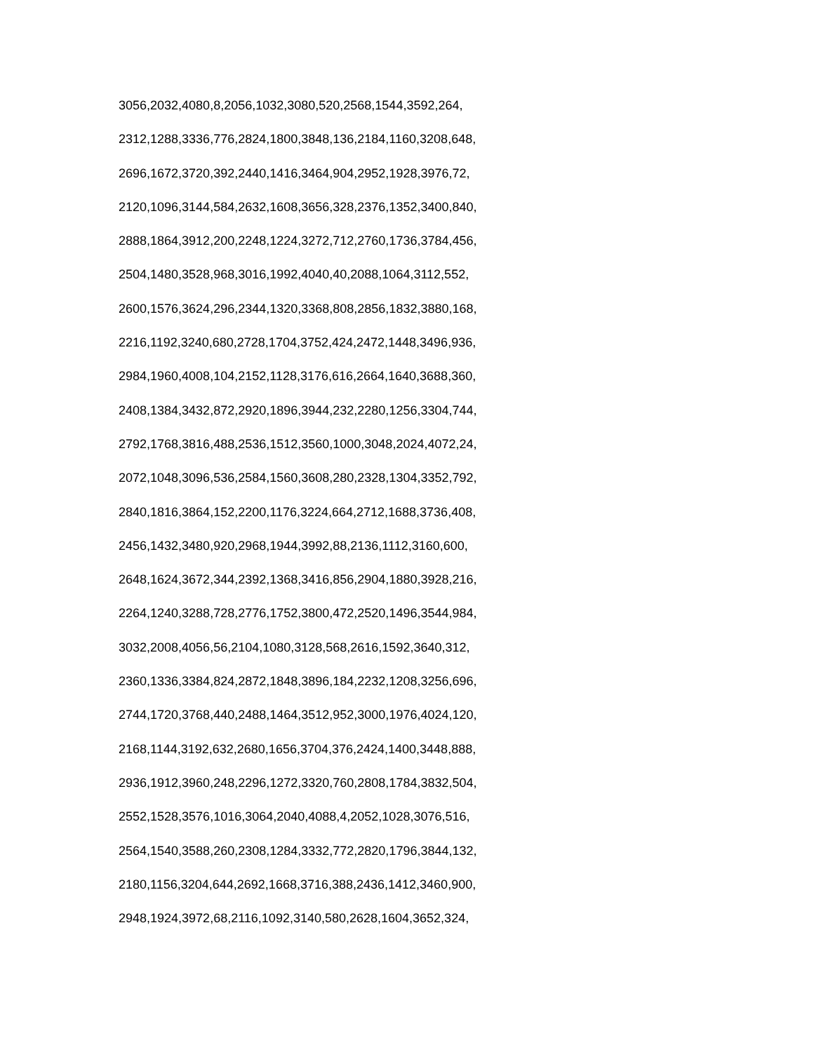3056,2032,4080,8,2056,1032,3080,520,2568,1544,3592,264,
2312,1288,3336,776,2824,1800,3848,136,2184,1160,3208,648,
2696,1672,3720,392,2440,1416,3464,904,2952,1928,3976,72,
2120,1096,3144,584,2632,1608,3656,328,2376,1352,3400,840,
2888,1864,3912,200,2248,1224,3272,712,2760,1736,3784,456,
2504,1480,3528,968,3016,1992,4040,40,2088,1064,3112,552,
2600,1576,3624,296,2344,1320,3368,808,2856,1832,3880,168,
2216,1192,3240,680,2728,1704,3752,424,2472,1448,3496,936,
2984,1960,4008,104,2152,1128,3176,616,2664,1640,3688,360,
2408,1384,3432,872,2920,1896,3944,232,2280,1256,3304,744,
2792,1768,3816,488,2536,1512,3560,1000,3048,2024,4072,24,
2072,1048,3096,536,2584,1560,3608,280,2328,1304,3352,792,
2840,1816,3864,152,2200,1176,3224,664,2712,1688,3736,408,
2456,1432,3480,920,2968,1944,3992,88,2136,1112,3160,600,
2648,1624,3672,344,2392,1368,3416,856,2904,1880,3928,216,
2264,1240,3288,728,2776,1752,3800,472,2520,1496,3544,984,
3032,2008,4056,56,2104,1080,3128,568,2616,1592,3640,312,
2360,1336,3384,824,2872,1848,3896,184,2232,1208,3256,696,
2744,1720,3768,440,2488,1464,3512,952,3000,1976,4024,120,
2168,1144,3192,632,2680,1656,3704,376,2424,1400,3448,888,
2936,1912,3960,248,2296,1272,3320,760,2808,1784,3832,504,
2552,1528,3576,1016,3064,2040,4088,4,2052,1028,3076,516,
2564,1540,3588,260,2308,1284,3332,772,2820,1796,3844,132,
2180,1156,3204,644,2692,1668,3716,388,2436,1412,3460,900,
2948,1924,3972,68,2116,1092,3140,580,2628,1604,3652,324,